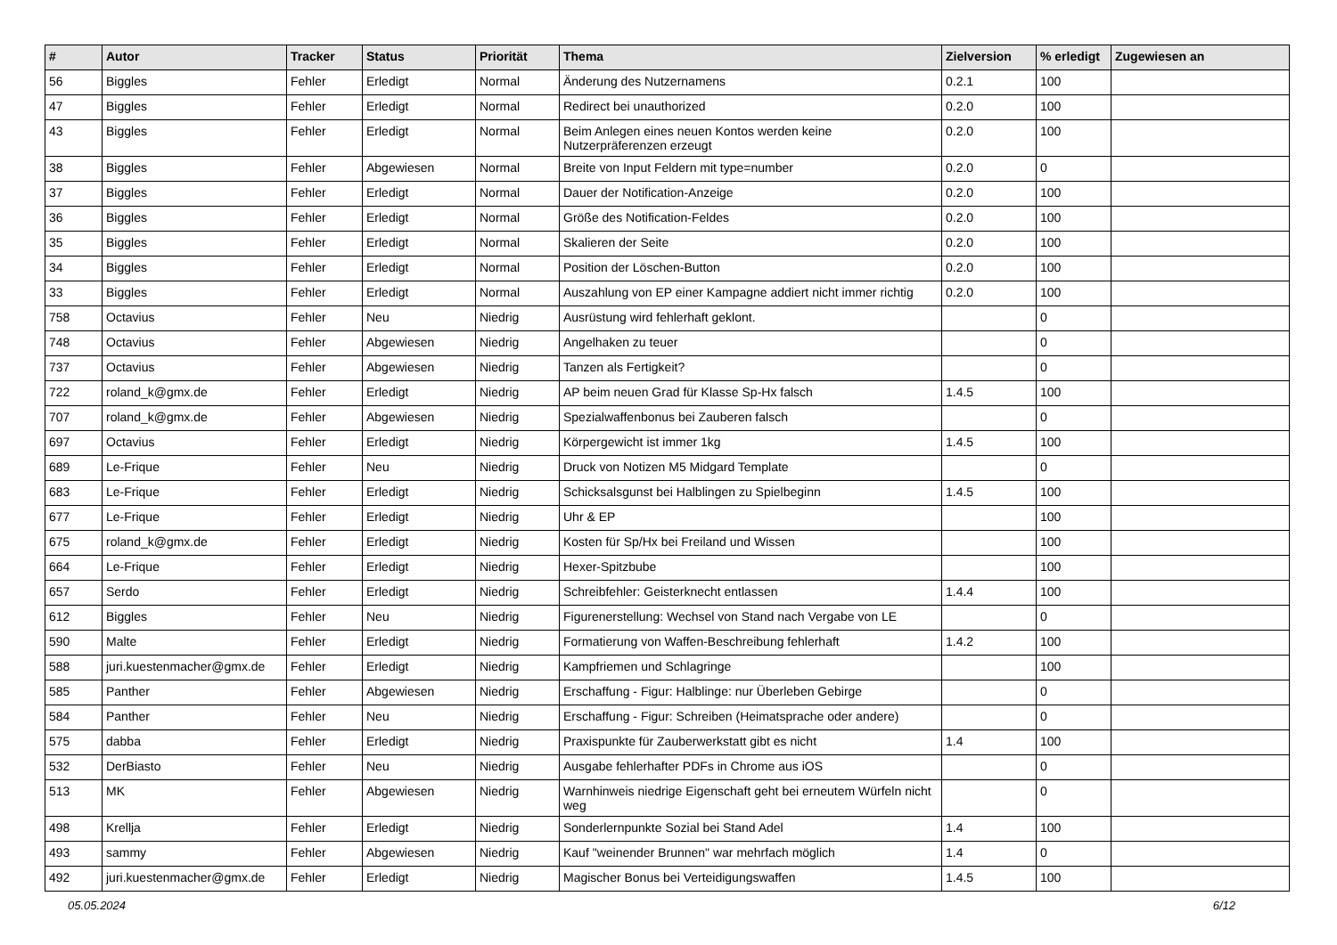| # | Autor | Tracker | Status | Priorität | Thema | Zielversion | % erledigt | Zugewiesen an |
| --- | --- | --- | --- | --- | --- | --- | --- | --- |
| 56 | Biggles | Fehler | Erledigt | Normal | Änderung des Nutzernamens | 0.2.1 | 100 | |
| 47 | Biggles | Fehler | Erledigt | Normal | Redirect bei unauthorized | 0.2.0 | 100 | |
| 43 | Biggles | Fehler | Erledigt | Normal | Beim Anlegen eines neuen Kontos werden keine Nutzerpräferenzen erzeugt | 0.2.0 | 100 | |
| 38 | Biggles | Fehler | Abgewiesen | Normal | Breite von Input Feldern mit type=number | 0.2.0 | 0 | |
| 37 | Biggles | Fehler | Erledigt | Normal | Dauer der Notification-Anzeige | 0.2.0 | 100 | |
| 36 | Biggles | Fehler | Erledigt | Normal | Größe des Notification-Feldes | 0.2.0 | 100 | |
| 35 | Biggles | Fehler | Erledigt | Normal | Skalieren der Seite | 0.2.0 | 100 | |
| 34 | Biggles | Fehler | Erledigt | Normal | Position der Löschen-Button | 0.2.0 | 100 | |
| 33 | Biggles | Fehler | Erledigt | Normal | Auszahlung von EP einer Kampagne addiert nicht immer richtig | 0.2.0 | 100 | |
| 758 | Octavius | Fehler | Neu | Niedrig | Ausrüstung wird fehlerhaft geklont. | | 0 | |
| 748 | Octavius | Fehler | Abgewiesen | Niedrig | Angelhaken zu teuer | | 0 | |
| 737 | Octavius | Fehler | Abgewiesen | Niedrig | Tanzen als Fertigkeit? | | 0 | |
| 722 | roland_k@gmx.de | Fehler | Erledigt | Niedrig | AP beim neuen Grad für Klasse Sp-Hx falsch | 1.4.5 | 100 | |
| 707 | roland_k@gmx.de | Fehler | Abgewiesen | Niedrig | Spezialwaffenbonus bei Zauberen falsch | | 0 | |
| 697 | Octavius | Fehler | Erledigt | Niedrig | Körpergewicht ist immer 1kg | 1.4.5 | 100 | |
| 689 | Le-Frique | Fehler | Neu | Niedrig | Druck von Notizen M5 Midgard Template | | 0 | |
| 683 | Le-Frique | Fehler | Erledigt | Niedrig | Schicksalsgunst bei Halblingen zu Spielbeginn | 1.4.5 | 100 | |
| 677 | Le-Frique | Fehler | Erledigt | Niedrig | Uhr & EP | | 100 | |
| 675 | roland_k@gmx.de | Fehler | Erledigt | Niedrig | Kosten für Sp/Hx bei Freiland und Wissen | | 100 | |
| 664 | Le-Frique | Fehler | Erledigt | Niedrig | Hexer-Spitzbube | | 100 | |
| 657 | Serdo | Fehler | Erledigt | Niedrig | Schreibfehler: Geisterknecht entlassen | 1.4.4 | 100 | |
| 612 | Biggles | Fehler | Neu | Niedrig | Figurenerstellung: Wechsel von Stand nach Vergabe von LE | | 0 | |
| 590 | Malte | Fehler | Erledigt | Niedrig | Formatierung von Waffen-Beschreibung fehlerhaft | 1.4.2 | 100 | |
| 588 | juri.kuestenmacher@gmx.de | Fehler | Erledigt | Niedrig | Kampfriemen und Schlagringe | | 100 | |
| 585 | Panther | Fehler | Abgewiesen | Niedrig | Erschaffung - Figur: Halblinge: nur Überleben Gebirge | | 0 | |
| 584 | Panther | Fehler | Neu | Niedrig | Erschaffung - Figur: Schreiben (Heimatsprache oder andere) | | 0 | |
| 575 | dabba | Fehler | Erledigt | Niedrig | Praxispunkte für Zauberwerkstatt gibt es nicht | 1.4 | 100 | |
| 532 | DerBiasto | Fehler | Neu | Niedrig | Ausgabe fehlerhafter PDFs in Chrome aus iOS | | 0 | |
| 513 | MK | Fehler | Abgewiesen | Niedrig | Warnhinweis niedrige Eigenschaft geht bei erneutem Würfeln nicht weg | | 0 | |
| 498 | Krellja | Fehler | Erledigt | Niedrig | Sonderlernpunkte Sozial bei Stand Adel | 1.4 | 100 | |
| 493 | sammy | Fehler | Abgewiesen | Niedrig | Kauf "weinender Brunnen" war mehrfach möglich | 1.4 | 0 | |
| 492 | juri.kuestenmacher@gmx.de | Fehler | Erledigt | Niedrig | Magischer Bonus bei Verteidigungswaffen | 1.4.5 | 100 | |
05.05.2024 6/12